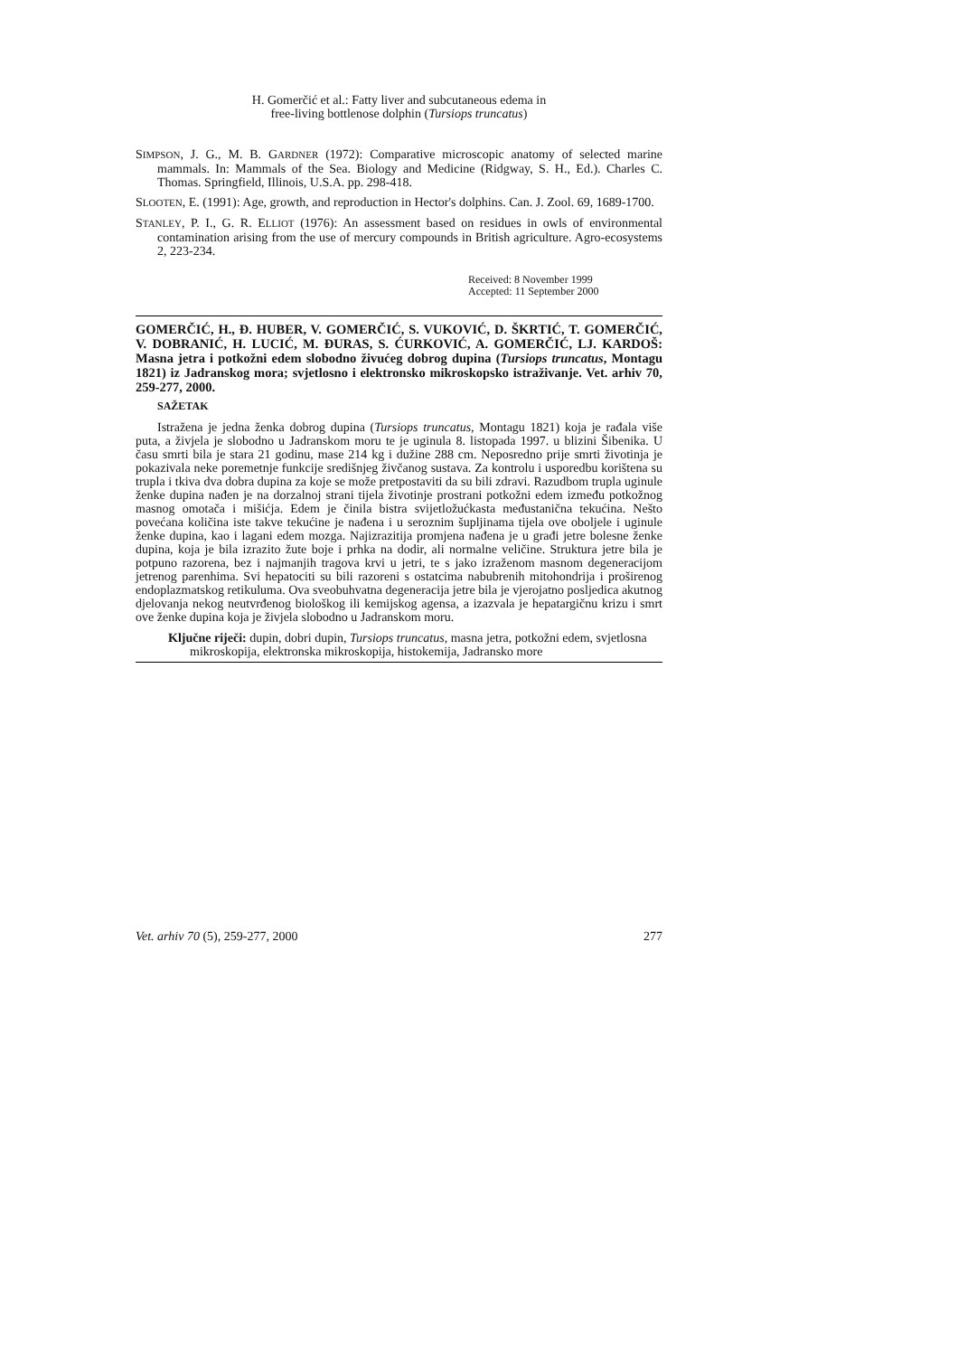H. Gomerčić et al.: Fatty liver and subcutaneous edema in
free-living bottlenose dolphin (Tursiops truncatus)
SIMPSON, J. G., M. B. GARDNER (1972): Comparative microscopic anatomy of selected marine mammals. In: Mammals of the Sea. Biology and Medicine (Ridgway, S. H., Ed.). Charles C. Thomas. Springfield, Illinois, U.S.A. pp. 298-418.
SLOOTEN, E. (1991): Age, growth, and reproduction in Hector's dolphins. Can. J. Zool. 69, 1689-1700.
STANLEY, P. I., G. R. ELLIOT (1976): An assessment based on residues in owls of environmental contamination arising from the use of mercury compounds in British agriculture. Agro-ecosystems 2, 223-234.
Received: 8 November 1999
Accepted: 11 September 2000
GOMERČIĆ, H., Đ. HUBER, V. GOMERČIĆ, S. VUKOVIĆ, D. ŠKRTIĆ, T. GOMERČIĆ, V. DOBRANIĆ, H. LUCIĆ, M. ĐURAS, S. ĆURKOVIĆ, A. GOMERČIĆ, LJ. KARDOŠ: Masna jetra i potkožni edem slobodno živućeg dobrog dupina (Tursiops truncatus, Montagu 1821) iz Jadranskog mora; svjetlosno i elektronsko mikroskopsko istraživanje. Vet. arhiv 70, 259-277, 2000.
SAŽETAK
Istražena je jedna ženka dobrog dupina (Tursiops truncatus, Montagu 1821) koja je rađala više puta, a živjela je slobodno u Jadranskom moru te je uginula 8. listopada 1997. u blizini Šibenika. U času smrti bila je stara 21 godinu, mase 214 kg i dužine 288 cm. Neposredno prije smrti životinja je pokazivala neke poremetnje funkcije središnjeg živčanog sustava. Za kontrolu i usporedbu korištena su trupla i tkiva dva dobra dupina za koje se može pretpostaviti da su bili zdravi. Razudbom trupla uginule ženke dupina nađen je na dorzalnoj strani tijela životinje prostrani potkožni edem između potkožnog masnog omotača i mišićja. Edem je činila bistra svijetložućkasta međustanična tekućina. Nešto povećana količina iste takve tekućine je nađena i u seroznim šupljinama tijela ove oboljele i uginule ženke dupina, kao i lagani edem mozga. Najizrazitija promjena nađena je u građi jetre bolesne ženke dupina, koja je bila izrazito žute boje i prhka na dodir, ali normalne veličine. Struktura jetre bila je potpuno razorena, bez i najmanjih tragova krvi u jetri, te s jako izraženom masnom degeneracijom jetrenog parenhima. Svi hepatociti su bili razoreni s ostatcima nabubrenih mitohondrija i proširenog endoplazmatskog retikuluma. Ova sveobuhvatna degeneracija jetre bila je vjerojatno posljedica akutnog djelovanja nekog neutvrđenog biološkog ili kemijskog agensa, a izazvala je hepatargičnu krizu i smrt ove ženke dupina koja je živjela slobodno u Jadranskom moru.
Ključne riječi: dupin, dobri dupin, Tursiops truncatus, masna jetra, potkožni edem, svjetlosna mikroskopija, elektronska mikroskopija, histokemija, Jadransko more
Vet. arhiv 70 (5), 259-277, 2000 277